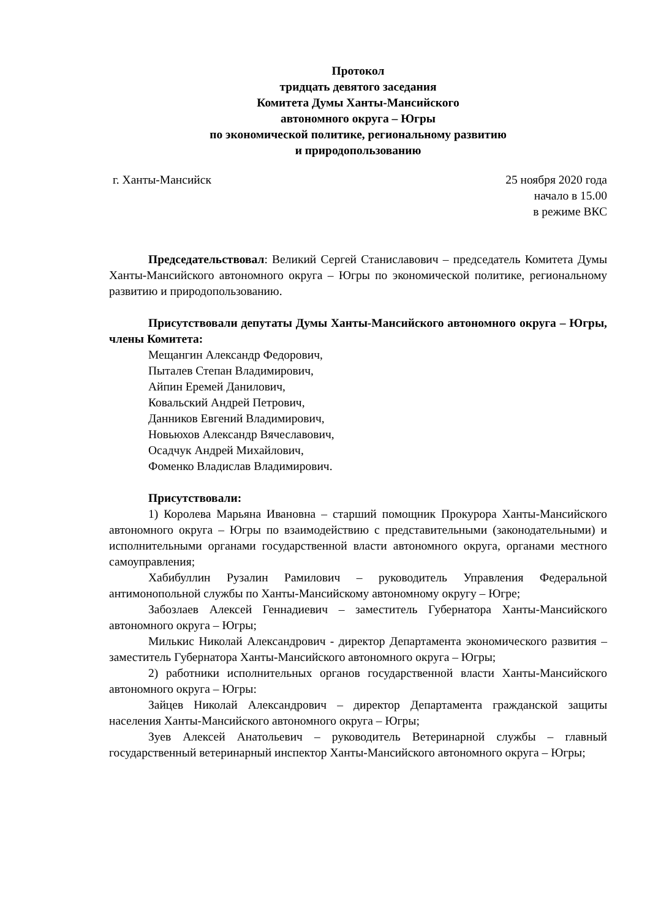Протокол
тридцать девятого заседания
Комитета Думы Ханты-Мансийского
автономного округа – Югры
по экономической политике, региональному развитию
и природопользованию
г. Ханты-Мансийск 25 ноября 2020 года
начало в 15.00
в режиме ВКС
Председательствовал: Великий Сергей Станиславович – председатель Комитета Думы Ханты-Мансийского автономного округа – Югры по экономической политике, региональному развитию и природопользованию.
Присутствовали депутаты Думы Ханты-Мансийского автономного округа – Югры, члены Комитета:
Мещангин Александр Федорович,
Пыталев Степан Владимирович,
Айпин Еремей Данилович,
Ковальский Андрей Петрович,
Данников Евгений Владимирович,
Новьюхов Александр Вячеславович,
Осадчук Андрей Михайлович,
Фоменко Владислав Владимирович.
Присутствовали:
1) Королева Марьяна Ивановна – старший помощник Прокурора Ханты-Мансийского автономного округа – Югры по взаимодействию с представительными (законодательными) и исполнительными органами государственной власти автономного округа, органами местного самоуправления;
Хабибуллин Рузалин Рамилович – руководитель Управления Федеральной антимонопольной службы по Ханты-Мансийскому автономному округу – Югре;
Забозлаев Алексей Геннадиевич – заместитель Губернатора Ханты-Мансийского автономного округа – Югры;
Милькис Николай Александрович - директор Департамента экономического развития – заместитель Губернатора Ханты-Мансийского автономного округа – Югры;
2) работники исполнительных органов государственной власти Ханты-Мансийского автономного округа – Югры:
Зайцев Николай Александрович – директор Департамента гражданской защиты населения Ханты-Мансийского автономного округа – Югры;
Зуев Алексей Анатольевич – руководитель Ветеринарной службы – главный государственный ветеринарный инспектор Ханты-Мансийского автономного округа – Югры;